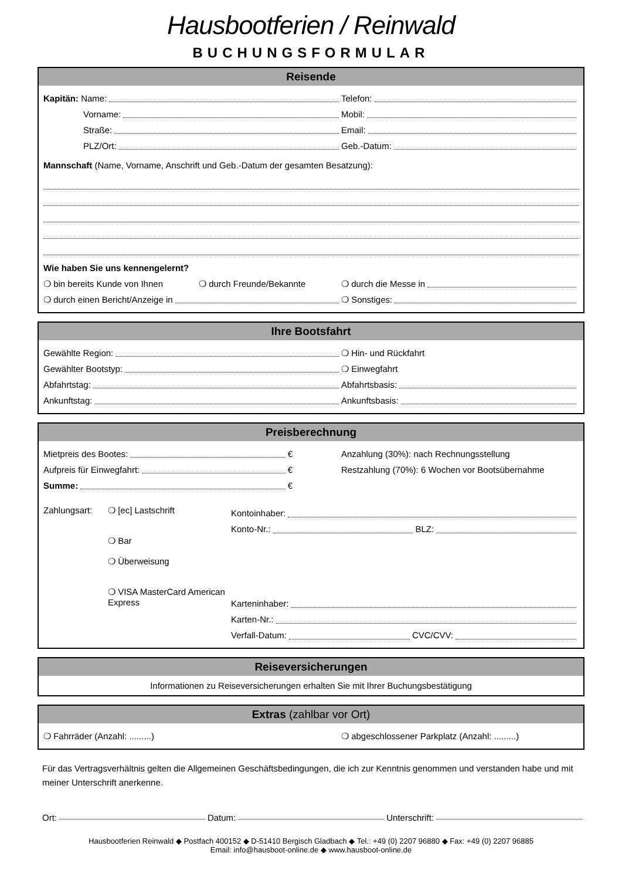Hausbootferien / Reinwald
BUCHUNGSFORMULAR
Reisende
Kapitän: Name: Telefon:
Vorname: Mobil:
Straße: Email:
PLZ/Ort: Geb.-Datum:
Mannschaft (Name, Vorname, Anschrift und Geb.-Datum der gesamten Besatzung):
Wie haben Sie uns kennengelernt?
❍ bin bereits Kunde von Ihnen ❍ durch Freunde/Bekannte ❍ durch die Messe in
❍ durch einen Bericht/Anzeige in ❍ Sonstiges:
Ihre Bootsfahrt
Gewählte Region: ❍ Hin- und Rückfahrt
Gewählter Bootstyp: ❍ Einwegfahrt
Abfahrtstag: Abfahrtsbasis:
Ankunftstag: Ankunftsbasis:
Preisberechnung
Mietpreis des Bootes: €
Anzahlung (30%): nach Rechnungsstellung
Aufpreis für Einwegfahrt: €
Restzahlung (70%): 6 Wochen vor Bootsübernahme
Summe: €
Zahlungsart: ❍ [ec] Lastschrift
❍ Bar
❍ Überweisung
❍ VISA MasterCard American Express
Kontoinhaber:
Konto-Nr.: BLZ:
Karteninhaber:
Karten-Nr.:
Verfall-Datum: CVC/CVV:
Reiseversicherungen
Informationen zu Reiseversicherungen erhalten Sie mit Ihrer Buchungsbestätigung
Extras (zahlbar vor Ort)
❍ Fahrräder (Anzahl: .........)
❍ abgeschlossener Parkplatz (Anzahl: .........)
Für das Vertragsverhältnis gelten die Allgemeinen Geschäftsbedingungen, die ich zur Kenntnis genommen und verstanden habe und mit meiner Unterschrift anerkenne.
Ort: Datum: Unterschrift:
Hausbootferien Reinwald ◆ Postfach 400152 ◆ D-51410 Bergisch Gladbach ◆ Tel.: +49 (0) 2207 96880 ◆ Fax: +49 (0) 2207 96885
Email: info@hausboot-online.de ◆ www.hausboot-online.de